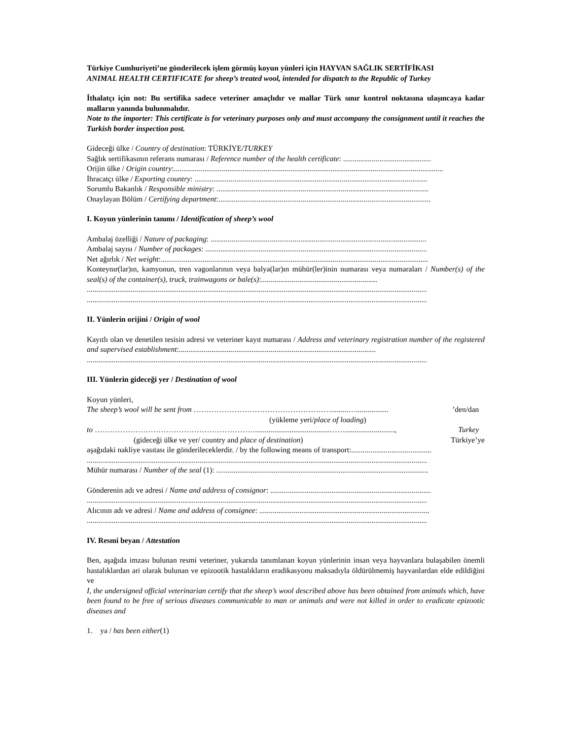Türkiye Cumhuriyeti’ne gönderilecek işlem görmüş koyun yünleri için HAYVAN SAĞLIK SERTİFİKASI
ANIMAL HEALTH CERTIFICATE for sheep’s treated wool, intended for dispatch to the Republic of Turkey
İthalatçı için not: Bu sertifika sadece veteriner amaçlıdır ve mallar Türk sınır kontrol noktasına ulaşıncaya kadar malların yanında bulunmalıdır.
Note to the importer: This certificate is for veterinary purposes only and must accompany the consignment until it reaches the Turkish border inspection post.
Gideceği ülke / Country of destination: TÜRKİYE/TURKEY
Sağlık sertifikasının referans numarası / Reference number of the health certificate: ..............................................
Orijin ülke / Origin country:.............................................................................................................................................
İhracatçı ülke / Exporting country: ..........................................................................................................................
Sorumlu Bakanlık / Responsible ministry: ...............................................................................................................
Onaylayan Bölüm / Certifying department:...............................................................................................................
I. Koyun yünlerinin tanımı / Identification of sheep’s wool
Ambalaj özelliği / Nature of packaging: .................................................................................................................
Ambalaj sayısı / Number of packages: ....................................................................................................................
Net ağırlık / Net weight:............................................................................................................................................
Konteynır(lar)ın, kamyonun, tren vagonlarının veya balya(lar)ın mühür(ler)inin numarası veya numaraları / Number(s) of the seal(s) of the container(s), truck, trainwagons or bale(s):.............................................................
..................................................................................................................................................................................
..................................................................................................................................................................................
II. Yünlerin orijini / Origin of wool
Kayıtlı olan ve denetilen tesisin adresi ve veteriner kayıt numarası / Address and veterinary registration number of the registered and supervised establishment:.......................................................................................................
..................................................................................................................................................................................
III. Yünlerin gideceği yer / Destination of wool
Koyun yünleri,
The sheep’s wool will be sent from ……………………………………………….........….................’den/dan
(yükleme yeri/place of loading)
to ……………………………………………………….......................................…….........................., Turkey
(gideceği ülke ve yer/ country and place of destination) Türkiye’ye
aşağıdaki nakliye vasıtası ile gönderileceklerdir. / by the following means of transport:..........................................
..................................................................................................................................................................................
Mühür numarası / Number of the seal (1): ...............................................................................................................
Gönderenin adı ve adresi / Name and address of consignor: ....................................................................................
..................................................................................................................................................................................
Alıcının adı ve adresi / Name and address of consignee: .........................................................................................
..................................................................................................................................................................................
IV. Resmi beyan / Attestation
Ben, aşağıda imzası bulunan resmi veteriner, yukarıda tanımlanan koyun yünlerinin insan veya hayvanlara bulaşabilen önemli hastalıklardan ari olarak bulunan ve epizootik hastalıkların eradikasyonu maksadıyla öldürülmemiş hayvanlardan elde edildiğini ve
I, the undersigned official veterinarian certify that the sheep’s wool described above has been obtained from animals which, have been found to be free of serious diseases communicable to man or animals and were not killed in order to eradicate epizootic diseases and
1. ya / has been either(1)